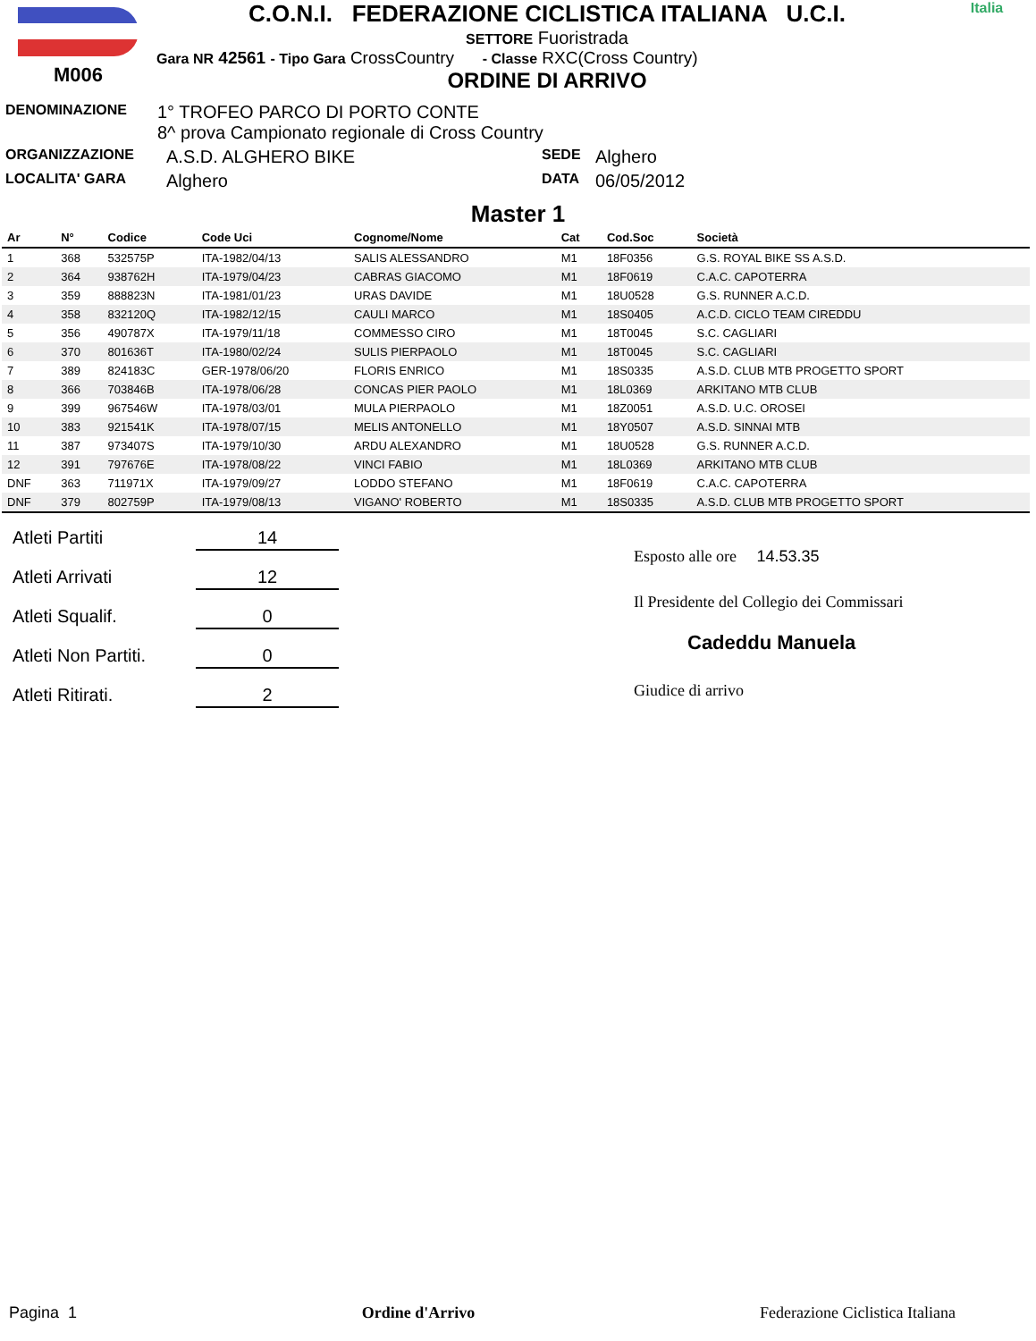M006
C.O.N.I. FEDERAZIONE CICLISTICA ITALIANA U.C.I.
SETTORE Fuoristrada
Gara NR 42561 - Tipo Gara CrossCountry - Classe RXC(Cross Country)
ORDINE DI ARRIVO
Italia
DENOMINAZIONE 1° TROFEO PARCO DI PORTO CONTE
8^ prova Campionato regionale di Cross Country
ORGANIZZAZIONE A.S.D. ALGHERO BIKE SEDE Alghero
LOCALITA' GARA Alghero DATA 06/05/2012
Master 1
| Ar | N° | Codice | Code Uci | Cognome/Nome | Cat | Cod.Soc | Società |
| --- | --- | --- | --- | --- | --- | --- | --- |
| 1 | 368 | 532575P | ITA-1982/04/13 | SALIS ALESSANDRO | M1 | 18F0356 | G.S. ROYAL BIKE SS A.S.D. |
| 2 | 364 | 938762H | ITA-1979/04/23 | CABRAS GIACOMO | M1 | 18F0619 | C.A.C. CAPOTERRA |
| 3 | 359 | 888823N | ITA-1981/01/23 | URAS DAVIDE | M1 | 18U0528 | G.S. RUNNER A.C.D. |
| 4 | 358 | 832120Q | ITA-1982/12/15 | CAULI MARCO | M1 | 18S0405 | A.C.D. CICLO TEAM CIREDDU |
| 5 | 356 | 490787X | ITA-1979/11/18 | COMMESSO CIRO | M1 | 18T0045 | S.C. CAGLIARI |
| 6 | 370 | 801636T | ITA-1980/02/24 | SULIS PIERPAOLO | M1 | 18T0045 | S.C. CAGLIARI |
| 7 | 389 | 824183C | GER-1978/06/20 | FLORIS ENRICO | M1 | 18S0335 | A.S.D. CLUB MTB PROGETTO SPORT |
| 8 | 366 | 703846B | ITA-1978/06/28 | CONCAS PIER PAOLO | M1 | 18L0369 | ARKITANO MTB CLUB |
| 9 | 399 | 967546W | ITA-1978/03/01 | MULA PIERPAOLO | M1 | 18Z0051 | A.S.D. U.C. OROSEI |
| 10 | 383 | 921541K | ITA-1978/07/15 | MELIS ANTONELLO | M1 | 18Y0507 | A.S.D. SINNAI MTB |
| 11 | 387 | 973407S | ITA-1979/10/30 | ARDU ALEXANDRO | M1 | 18U0528 | G.S. RUNNER A.C.D. |
| 12 | 391 | 797676E | ITA-1978/08/22 | VINCI FABIO | M1 | 18L0369 | ARKITANO MTB CLUB |
| DNF | 363 | 711971X | ITA-1979/09/27 | LODDO STEFANO | M1 | 18F0619 | C.A.C. CAPOTERRA |
| DNF | 379 | 802759P | ITA-1979/08/13 | VIGANO' ROBERTO | M1 | 18S0335 | A.S.D. CLUB MTB PROGETTO SPORT |
Atleti Partiti 14
Atleti Arrivati 12
Atleti Squalif. 0
Atleti Non Partiti. 0
Atleti Ritirati. 2
Esposto alle ore 14.53.35
Il Presidente del Collegio dei Commissari
Cadeddu Manuela
Giudice di arrivo
Pagina 1 Ordine d'Arrivo Federazione Ciclistica Italiana